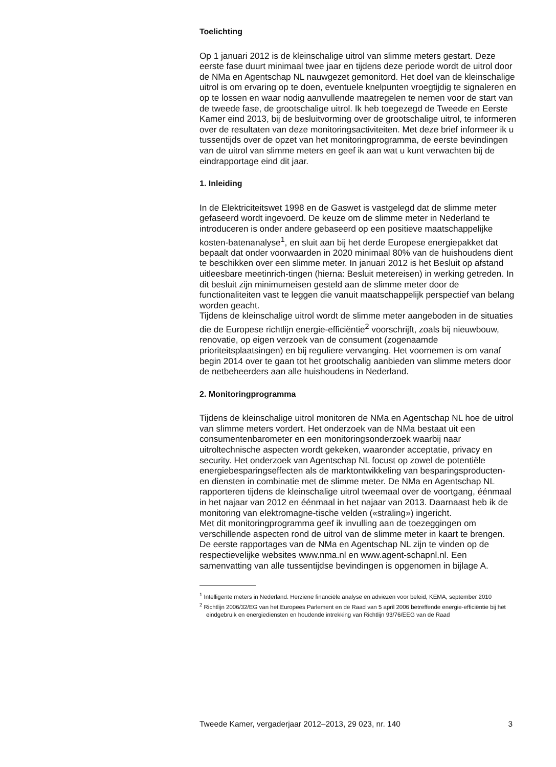Toelichting
Op 1 januari 2012 is de kleinschalige uitrol van slimme meters gestart. Deze eerste fase duurt minimaal twee jaar en tijdens deze periode wordt de uitrol door de NMa en Agentschap NL nauwgezet gemonitord. Het doel van de kleinschalige uitrol is om ervaring op te doen, eventuele knelpunten vroegtijdig te signaleren en op te lossen en waar nodig aanvullende maatregelen te nemen voor de start van de tweede fase, de grootschalige uitrol. Ik heb toegezegd de Tweede en Eerste Kamer eind 2013, bij de besluitvorming over de grootschalige uitrol, te informeren over de resultaten van deze monitoringsactiviteiten. Met deze brief informeer ik u tussentijds over de opzet van het monitoringprogramma, de eerste bevindingen van de uitrol van slimme meters en geef ik aan wat u kunt verwachten bij de eindrapportage eind dit jaar.
1. Inleiding
In de Elektriciteitswet 1998 en de Gaswet is vastgelegd dat de slimme meter gefaseerd wordt ingevoerd. De keuze om de slimme meter in Nederland te introduceren is onder andere gebaseerd op een positieve maatschappelijke kosten-batenanalyse<sup>1</sup>, en sluit aan bij het derde Europese energiepakket dat bepaalt dat onder voorwaarden in 2020 minimaal 80% van de huishoudens dient te beschikken over een slimme meter. In januari 2012 is het Besluit op afstand uitleesbare meetinrich-tingen (hierna: Besluit metereisen) in werking getreden. In dit besluit zijn minimumeisen gesteld aan de slimme meter door de functionaliteiten vast te leggen die vanuit maatschappelijk perspectief van belang worden geacht.
Tijdens de kleinschalige uitrol wordt de slimme meter aangeboden in de situaties die de Europese richtlijn energie-efficiëntie<sup>2</sup> voorschrijft, zoals bij nieuwbouw, renovatie, op eigen verzoek van de consument (zogenaamde prioriteitsplaatsingen) en bij reguliere vervanging. Het voornemen is om vanaf begin 2014 over te gaan tot het grootschalig aanbieden van slimme meters door de netbeheerders aan alle huishoudens in Nederland.
2. Monitoringprogramma
Tijdens de kleinschalige uitrol monitoren de NMa en Agentschap NL hoe de uitrol van slimme meters vordert. Het onderzoek van de NMa bestaat uit een consumentenbarometer en een monitoringsonderzoek waarbij naar uitroltechnische aspecten wordt gekeken, waaronder acceptatie, privacy en security. Het onderzoek van Agentschap NL focust op zowel de potentiële energiebesparingseffecten als de marktontwikkeling van besparingsproducten- en diensten in combinatie met de slimme meter. De NMa en Agentschap NL rapporteren tijdens de kleinschalige uitrol tweemaal over de voortgang, éénmaal in het najaar van 2012 en éénmaal in het najaar van 2013. Daarnaast heb ik de monitoring van elektromagne-tische velden («straling») ingericht.
Met dit monitoringprogramma geef ik invulling aan de toezeggingen om verschillende aspecten rond de uitrol van de slimme meter in kaart te brengen. De eerste rapportages van de NMa en Agentschap NL zijn te vinden op de respectievelijke websites www.nma.nl en www.agent-schapnl.nl. Een samenvatting van alle tussentijdse bevindingen is opgenomen in bijlage A.
<sup>1</sup> Intelligente meters in Nederland. Herziene financiële analyse en adviezen voor beleid, KEMA, september 2010
<sup>2</sup> Richtlijn 2006/32/EG van het Europees Parlement en de Raad van 5 april 2006 betreffende energie-efficiëntie bij het eindgebruik en energiediensten en houdende intrekking van Richtlijn 93/76/EEG van de Raad
Tweede Kamer, vergaderjaar 2012–2013, 29 023, nr. 140 3